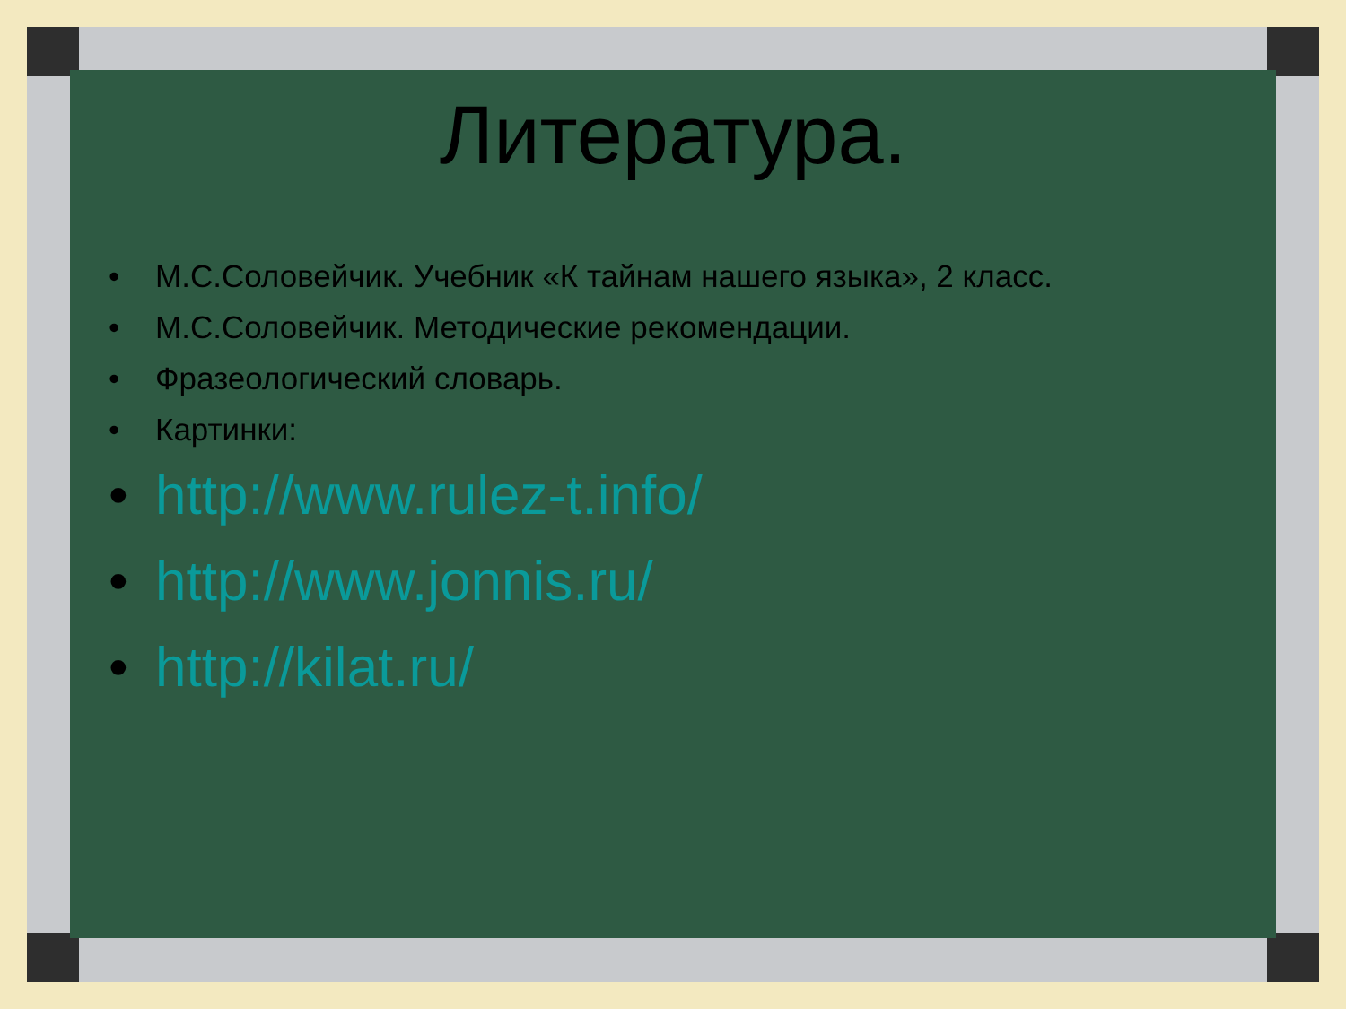Литература.
• М.С.Соловейчик. Учебник «К тайнам нашего языка», 2 класс.
• М.С.Соловейчик. Методические рекомендации.
• Фразеологический словарь.
• Картинки:
• http://www.rulez-t.info/
• http://www.jonnis.ru/
• http://kilat.ru/